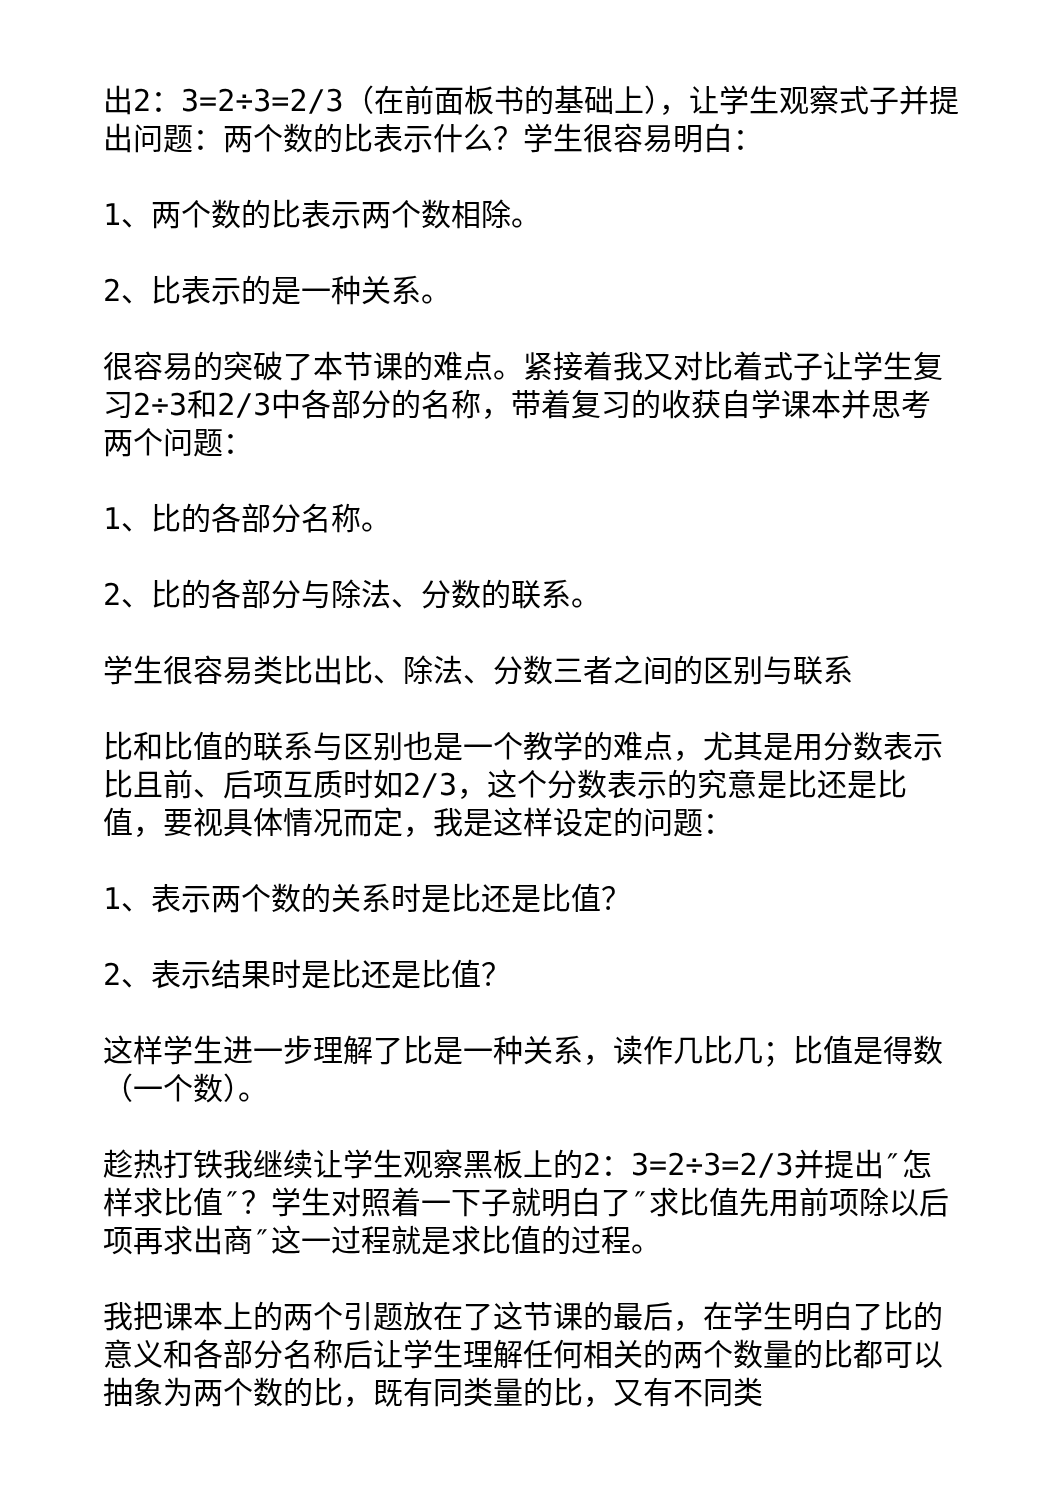出2：3=2÷3=2/3（在前面板书的基础上），让学生观察式子并提出问题：两个数的比表示什么？学生很容易明白：
1、两个数的比表示两个数相除。
2、比表示的是一种关系。
很容易的突破了本节课的难点。紧接着我又对比着式子让学生复习2÷3和2/3中各部分的名称，带着复习的收获自学课本并思考两个问题：
1、比的各部分名称。
2、比的各部分与除法、分数的联系。
学生很容易类比出比、除法、分数三者之间的区别与联系
比和比值的联系与区别也是一个教学的难点，尤其是用分数表示比且前、后项互质时如2/3，这个分数表示的究意是比还是比值，要视具体情况而定，我是这样设定的问题：
1、表示两个数的关系时是比还是比值？
2、表示结果时是比还是比值？
这样学生进一步理解了比是一种关系，读作几比几；比值是得数（一个数）。
趁热打铁我继续让学生观察黑板上的2：3=2÷3=2/3并提出″怎样求比值″？学生对照着一下子就明白了″求比值先用前项除以后项再求出商″这一过程就是求比值的过程。
我把课本上的两个引题放在了这节课的最后，在学生明白了比的意义和各部分名称后让学生理解任何相关的两个数量的比都可以抽象为两个数的比，既有同类量的比，又有不同类